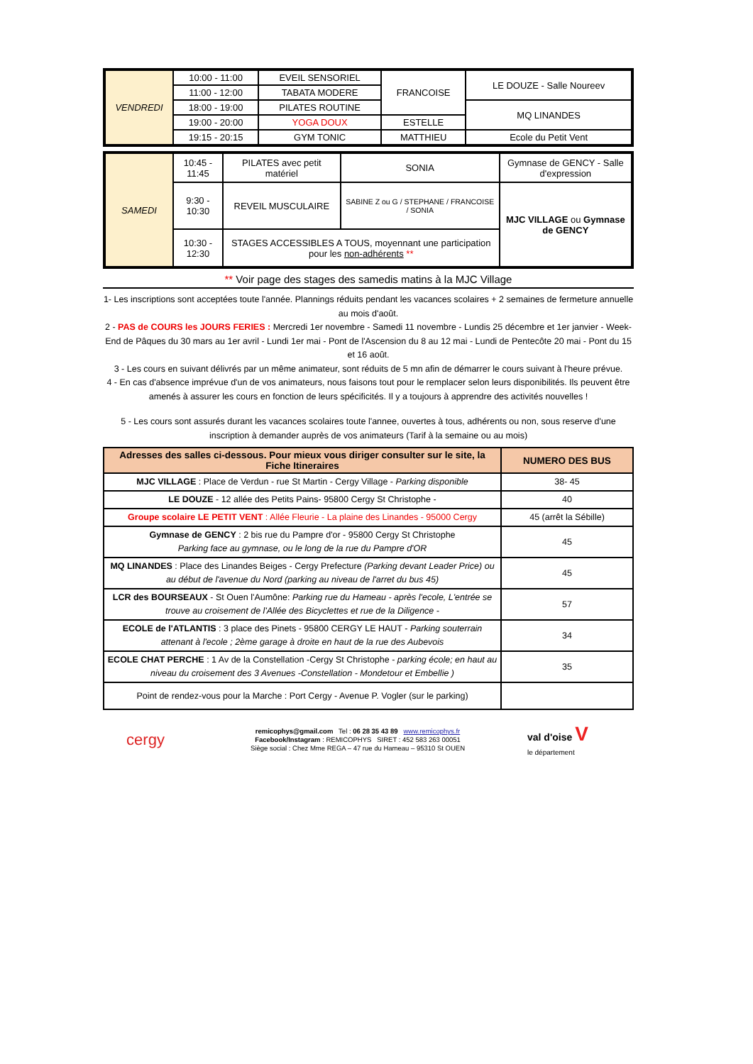| VENDREDI | 10:00 - 11:00 | EVEIL SENSORIEL | FRANCOISE | LE DOUZE - Salle Noureev |
| | 11:00 - 12:00 | TABATA MODERE | | |
| | 18:00 - 19:00 | PILATES ROUTINE | | MQ LINANDES |
| | 19:00 - 20:00 | YOGA DOUX | ESTELLE | |
| | 19:15 - 20:15 | GYM TONIC | MATTHIEU | Ecole du Petit Vent |
| SAMEDI | 10:45 - 11:45 | PILATES avec petit matériel | SONIA | Gymnase de GENCY - Salle d'expression |
| | 9:30 - 10:30 | REVEIL MUSCULAIRE | SABINE Z ou G / STEPHANE / FRANCOISE / SONIA | MJC VILLAGE ou Gymnase de GENCY |
| | 10:30 - 12:30 | STAGES ACCESSIBLES A TOUS, moyennant une participation pour les non-adhérents ** | | |
** Voir page des stages des samedis matins à la MJC Village
1- Les inscriptions sont acceptées toute l'année. Plannings réduits pendant les vacances scolaires + 2 semaines de fermeture annuelle au mois d'août.
2 - PAS de COURS les JOURS FERIES : Mercredi 1er novembre - Samedi 11 novembre - Lundis 25 décembre et 1er janvier - Week-End de Pâques du 30 mars au 1er avril - Lundi 1er mai - Pont de l'Ascension du 8 au 12 mai - Lundi de Pentecôte 20 mai - Pont du 15 et 16 août.
3 - Les cours en suivant délivrés par un même animateur, sont réduits de 5 mn afin de démarrer le cours suivant à l'heure prévue.
4 - En cas d'absence imprévue d'un de vos animateurs, nous faisons tout pour le remplacer selon leurs disponibilités. Ils peuvent être amenés à assurer les cours en fonction de leurs spécificités. Il y a toujours à apprendre des activités nouvelles !
5 - Les cours sont assurés durant les vacances scolaires toute l'annee, ouvertes à tous, adhérents ou non, sous reserve d'une inscription à demander auprès de vos animateurs (Tarif à la semaine ou au mois)
| Adresses des salles ci-dessous. Pour mieux vous diriger consulter sur le site, la Fiche Itineraires | NUMERO DES BUS |
| --- | --- |
| MJC VILLAGE : Place de Verdun - rue St Martin - Cergy Village - Parking disponible | 38- 45 |
| LE DOUZE - 12 allée des Petits Pains- 95800 Cergy St Christophe - | 40 |
| Groupe scolaire LE PETIT VENT : Allée Fleurie - La plaine des Linandes - 95000 Cergy | 45 (arrêt la Sébille) |
| Gymnase de GENCY : 2 bis rue du Pampre d'or - 95800 Cergy St Christophe Parking face au gymnase, ou le long de la rue du Pampre d'OR | 45 |
| MQ LINANDES : Place des Linandes Beiges - Cergy Prefecture (Parking devant Leader Price) ou au début de l'avenue du Nord (parking au niveau de l'arret du bus 45) | 45 |
| LCR des BOURSEAUX - St Ouen l'Aumône: Parking rue du Hameau - après l'ecole, L'entrée se trouve au croisement de l'Allée des Bicyclettes et rue de la Diligence - | 57 |
| ECOLE de l'ATLANTIS : 3 place des Pinets - 95800 CERGY LE HAUT - Parking souterrain attenant à l'ecole ; 2ème garage à droite en haut de la rue des Aubevois | 34 |
| ECOLE CHAT PERCHE : 1 Av de la Constellation -Cergy St Christophe - parking école; en haut au niveau du croisement des 3 Avenues -Constellation - Mondetour et Embellie ) | 35 |
| Point de rendez-vous pour la Marche : Port Cergy - Avenue P. Vogler (sur le parking) | |
cergy
remicophys@gmail.com Tel : 06 28 35 43 89 www.remicophys.fr
Facebook/Instagram : REMICOPHYS SIRET : 452 583 263 00051
Siège social : Chez Mme REGA – 47 rue du Hameau – 95310 St OUEN
val d'oise V
le département